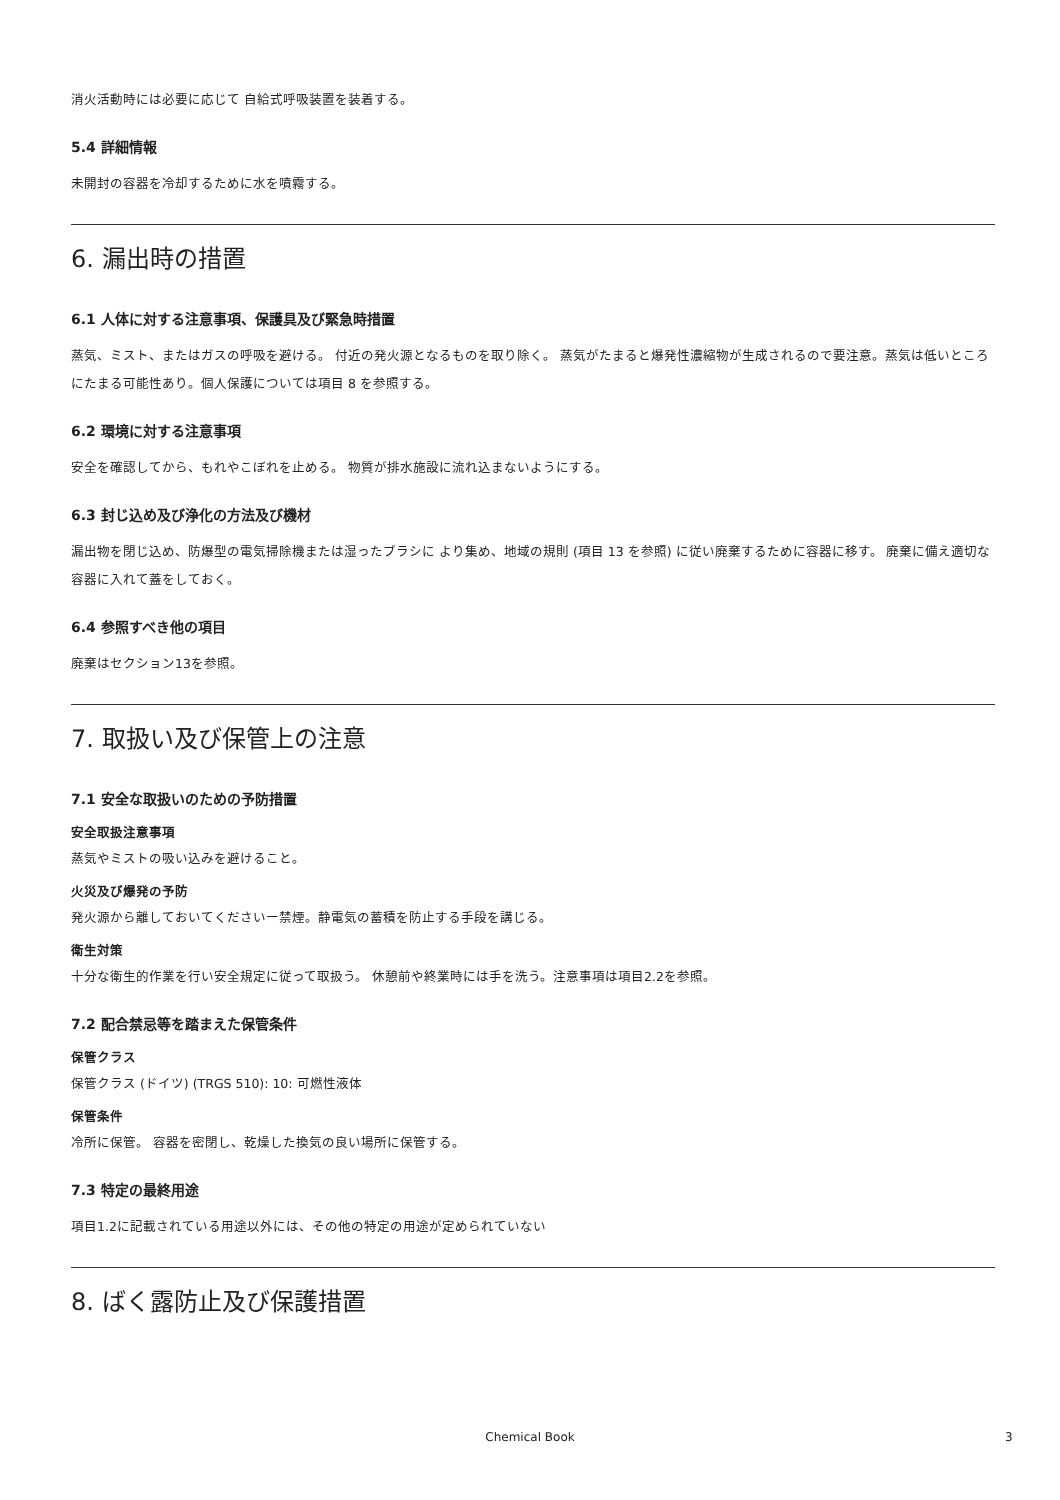消火活動時には必要に応じて 自給式呼吸装置を装着する。
5.4 詳細情報
未開封の容器を冷却するために水を噴霧する。
6. 漏出時の措置
6.1 人体に対する注意事項、保護具及び緊急時措置
蒸気、ミスト、またはガスの呼吸を避ける。 付近の発火源となるものを取り除く。 蒸気がたまると爆発性濃縮物が生成されるので要注意。蒸気は低いところにたまる可能性あり。個人保護については項目 8 を参照する。
6.2 環境に対する注意事項
安全を確認してから、もれやこぼれを止める。 物質が排水施設に流れ込まないようにする。
6.3 封じ込め及び浄化の方法及び機材
漏出物を閉じ込め、防爆型の電気掃除機または湿ったブラシに より集め、地域の規則 (項目 13 を参照) に従い廃棄するために容器に移す。 廃棄に備え適切な容器に入れて蓋をしておく。
6.4 参照すべき他の項目
廃棄はセクション13を参照。
7. 取扱い及び保管上の注意
7.1 安全な取扱いのための予防措置
安全取扱注意事項
蒸気やミストの吸い込みを避けること。
火災及び爆発の予防
発火源から離しておいてくださいー禁煙。静電気の蓄積を防止する手段を講じる。
衛生対策
十分な衛生的作業を行い安全規定に従って取扱う。 休憩前や終業時には手を洗う。注意事項は項目2.2を参照。
7.2 配合禁忌等を踏まえた保管条件
保管クラス
保管クラス (ドイツ) (TRGS 510): 10: 可燃性液体
保管条件
冷所に保管。 容器を密閉し、乾燥した換気の良い場所に保管する。
7.3 特定の最終用途
項目1.2に記載されている用途以外には、その他の特定の用途が定められていない
8. ばく露防止及び保護措置
Chemical Book 3